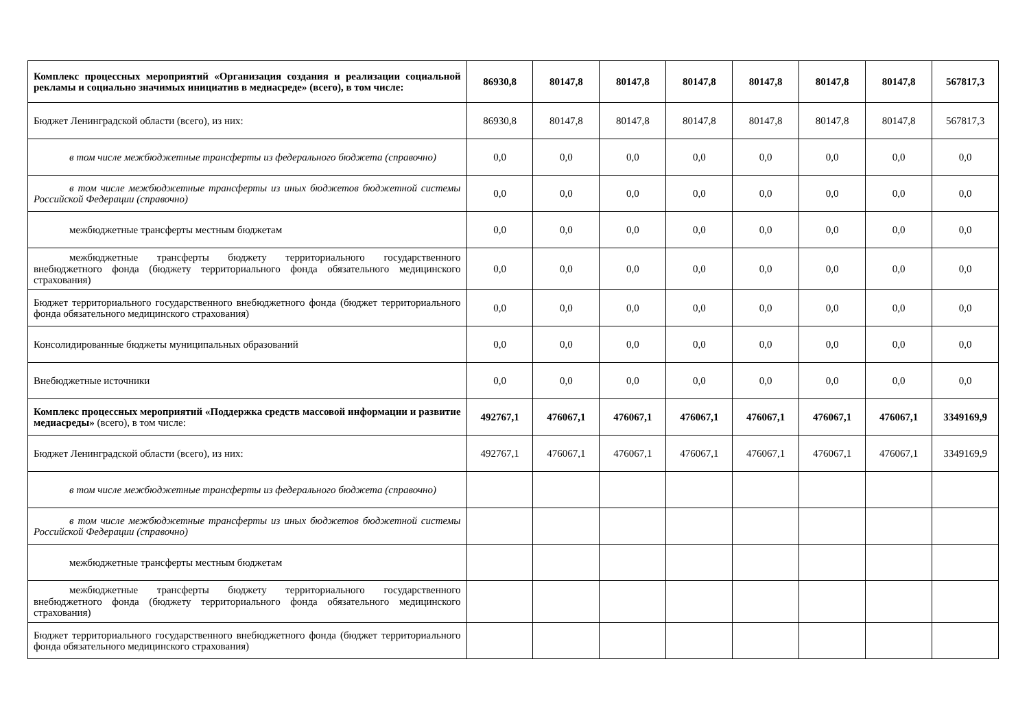| Комплекс процессных мероприятий «Организация создания и реализации социальной рекламы и социально значимых инициатив в медиасреде» (всего), в том числе: | 86930,8 | 80147,8 | 80147,8 | 80147,8 | 80147,8 | 80147,8 | 80147,8 | 567817,3 |
| Бюджет Ленинградской области (всего), из них: | 86930,8 | 80147,8 | 80147,8 | 80147,8 | 80147,8 | 80147,8 | 80147,8 | 567817,3 |
| в том числе межбюджетные трансферты из федерального бюджета (справочно) | 0,0 | 0,0 | 0,0 | 0,0 | 0,0 | 0,0 | 0,0 | 0,0 |
| в том числе межбюджетные трансферты из иных бюджетов бюджетной системы Российской Федерации (справочно) | 0,0 | 0,0 | 0,0 | 0,0 | 0,0 | 0,0 | 0,0 | 0,0 |
| межбюджетные трансферты местным бюджетам | 0,0 | 0,0 | 0,0 | 0,0 | 0,0 | 0,0 | 0,0 | 0,0 |
| межбюджетные трансферты бюджету территориального государственного внебюджетного фонда (бюджету территориального фонда обязательного медицинского страхования) | 0,0 | 0,0 | 0,0 | 0,0 | 0,0 | 0,0 | 0,0 | 0,0 |
| Бюджет территориального государственного внебюджетного фонда (бюджет территориального фонда обязательного медицинского страхования) | 0,0 | 0,0 | 0,0 | 0,0 | 0,0 | 0,0 | 0,0 | 0,0 |
| Консолидированные бюджеты муниципальных образований | 0,0 | 0,0 | 0,0 | 0,0 | 0,0 | 0,0 | 0,0 | 0,0 |
| Внебюджетные источники | 0,0 | 0,0 | 0,0 | 0,0 | 0,0 | 0,0 | 0,0 | 0,0 |
| Комплекс процессных мероприятий «Поддержка средств массовой информации и развитие медиасреды» (всего), в том числе: | 492767,1 | 476067,1 | 476067,1 | 476067,1 | 476067,1 | 476067,1 | 476067,1 | 3349169,9 |
| Бюджет Ленинградской области (всего), из них: | 492767,1 | 476067,1 | 476067,1 | 476067,1 | 476067,1 | 476067,1 | 476067,1 | 3349169,9 |
| в том числе межбюджетные трансферты из федерального бюджета (справочно) | | | | | | | | |
| в том числе межбюджетные трансферты из иных бюджетов бюджетной системы Российской Федерации (справочно) | | | | | | | | |
| межбюджетные трансферты местным бюджетам | | | | | | | | |
| межбюджетные трансферты бюджету территориального государственного внебюджетного фонда (бюджету территориального фонда обязательного медицинского страхования) | | | | | | | | |
| Бюджет территориального государственного внебюджетного фонда (бюджет территориального фонда обязательного медицинского страхования) | | | | | | | | |